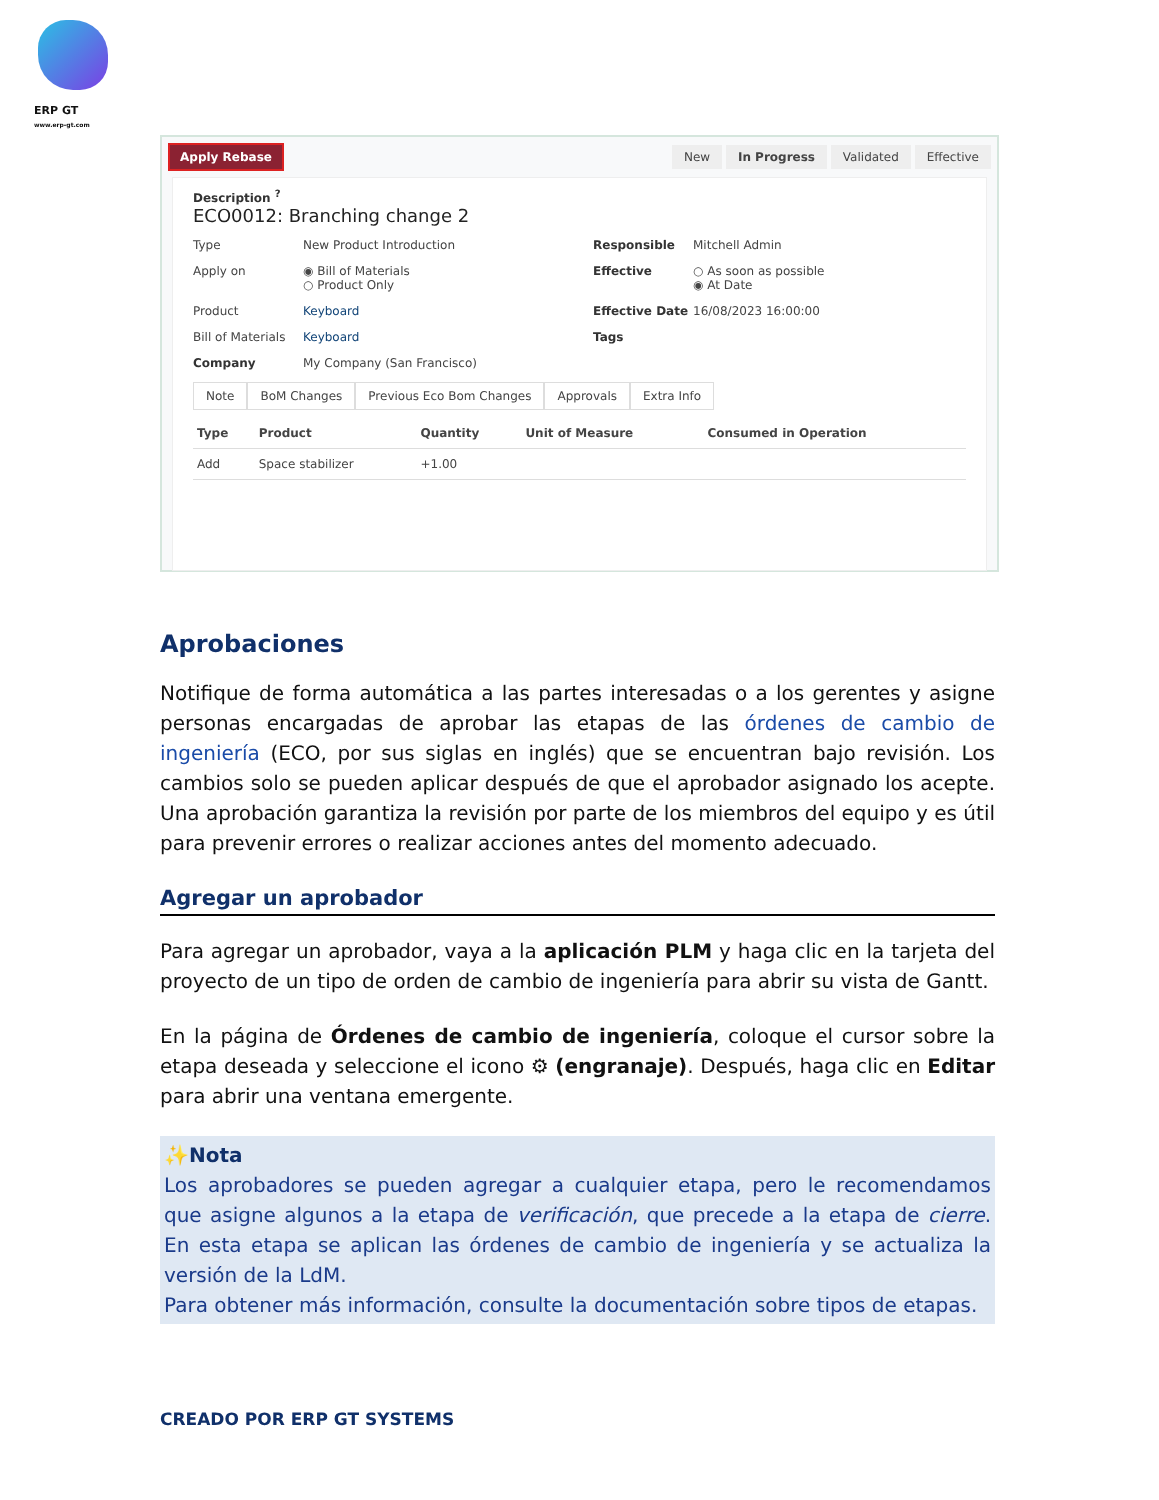ERP GT
www.erp-gt.com
Apply Rebase New In Progress Validated Effective
Description <sup>?</sup>
ECO0012: Branching change 2
Type
New Product Introduction
Responsible
Mitchell Admin
Apply on
◉ Bill of Materials
○ Product Only
Effective
○ As soon as possible
◉ At Date
Product
Keyboard
Effective Date
16/08/2023 16:00:00
Bill of Materials
Keyboard
Tags
Company
My Company (San Francisco)
Note BoM Changes Previous Eco Bom Changes Approvals Extra Info
| Type | Product | Quantity | Unit of Measure | Consumed in Operation |
| --- | --- | --- | --- | --- |
| Add | Space stabilizer | +1.00 | | |
Aprobaciones
Notifique de forma automática a las partes interesadas o a los gerentes y asigne personas encargadas de aprobar las etapas de las órdenes de cambio de ingeniería (ECO, por sus siglas en inglés) que se encuentran bajo revisión. Los cambios solo se pueden aplicar después de que el aprobador asignado los acepte. Una aprobación garantiza la revisión por parte de los miembros del equipo y es útil para prevenir errores o realizar acciones antes del momento adecuado.
Agregar un aprobador
Para agregar un aprobador, vaya a la aplicación PLM y haga clic en la tarjeta del proyecto de un tipo de orden de cambio de ingeniería para abrir su vista de Gantt.
En la página de Órdenes de cambio de ingeniería, coloque el cursor sobre la etapa deseada y seleccione el icono ⚙ (engranaje). Después, haga clic en Editar para abrir una ventana emergente.
✨Nota
Los aprobadores se pueden agregar a cualquier etapa, pero le recomendamos que asigne algunos a la etapa de verificación, que precede a la etapa de cierre. En esta etapa se aplican las órdenes de cambio de ingeniería y se actualiza la versión de la LdM.
Para obtener más información, consulte la documentación sobre tipos de etapas.
CREADO POR ERP GT SYSTEMS